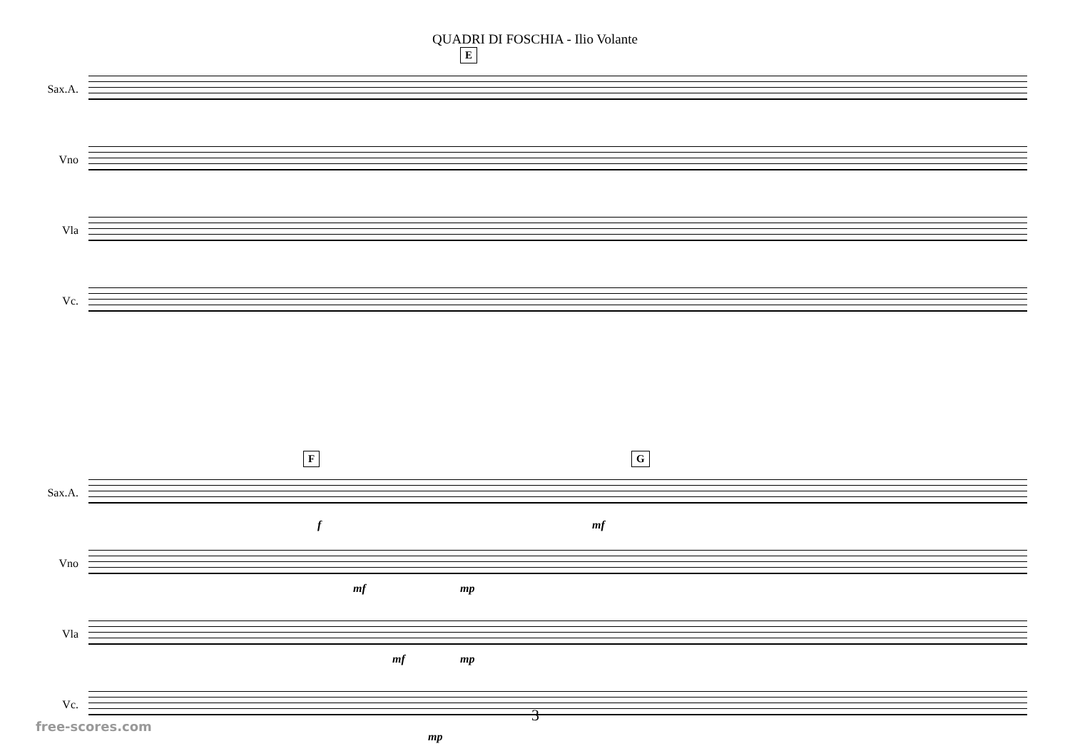QUADRI DI FOSCHIA - Ilio Volante
E
Sax.A.
Vno
Vla
Vc.
F G
Sax.A.
f mf
Vno
mf mp
Vla
mf mp
Vc.
mp
3
free-scores.com